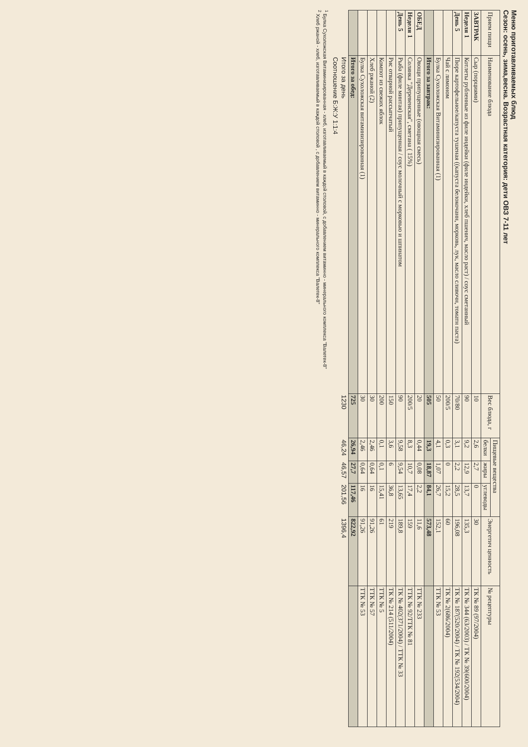Меню приготавливаемых блюд
Сезон: осень, зима,весна. Возрастная категория: дети ОВЗ 7-11 лет
| Прием пищи | Наименование блюда | Вес блюда, г | Пищевые вещества | | | Энергетич ценность | № рецептуры |
| --- | --- | --- | --- | --- | --- | --- | --- |
| | | | белки | жиры | углеводы | | |
| ЗАВТРАК | Сыр (порциями) | 10 | 2,6 | 2,7 | 0 | 30 | ТК № 89 (97/2004) |
| Неделя 1 | Котлеты рубленные из филе индейки (филе индейки, хлеб пшенич, масло раст) / соус сметанный | 90 | 9,2 | 12,9 | 13,7 | 135,3 | ТК № 344 (63/2003) / ТК № 39(600/2004) |
| День 5 | Пюре картофельное/капуста тушеная ((капуста белокочанн, морковь, лук, масло сливочн, томатн паста) | 70/80 | 3,1 | 2,2 | 28,5 | 196,08 | ТК № 187(520/2004) / ТК № 192(534/2004) |
| | Чай с лимоном | 200/5 | 0,3 | 0 | 15,2 | 60 | ТК № 2(686/2004) |
| | Булка Сухоложская Витаминизированная (1) | 50 | 4,1 | 1,07 | 26,7 | 152,1 | ТТК № 53 |
| | Итого за завтрак: | 505 | 19,3 | 18,87 | 84,1 | 573,48 | |
| ОБЕД | Овощи припущенные (овощная смесь) | 20 | 0,44 | 0,08 | 2,2 | 11,6 | ТТК № 233 |
| Неделя 1 | Солянка "Деревенская", сметана ( 15%) | 200/5 | 8,3 | 10,7 | 17,4 | 159 | ТТК № 92/ТТК № 81 |
| День 5 | Рыба (филе минтая) припущенная / соус молочный с морковью и шпинатом | 90 | 9,58 | 9,54 | 13,65 | 189,8 | ТК № 402(371/2004) / ТТК № 33 |
| | Рис отварной рассыпчатый | 150 | 3,6 | 6 | 36,8 | 219 | ТК № 214 (511/2004) |
| | Компот из свежих яблок | 200 | 0,1 | 0,1 | 15,41 | 61 | ТТК № 5 |
| | Хлеб ржаной (2) | 30 | 2,46 | 0,64 | 16 | 91,26 | ТТК № 57 |
| | Булка Сухоложская витаминизированная (1) | 30 | 2,46 | 0,64 | 16 | 91,26 | ТТК № 53 |
| | Итого за обед: | 725 | 26,94 | 27,7 | 117,46 | 822,92 | |
| | Итого за день | 1230 | 46,24 | 46,57 | 201,56 | 1396,4 | |
| | Соотношение Б:Ж:У 1:1:4 | | | | | | |
<sup>1</sup> Булка Сухоложская Витаминизированная - хлеб, изготавливаемый в каждой столовой, с добавлением витаминно - минерального комплекса "Валетек-8"
<sup>2</sup> Хлеб ржаной - хлеб, изготавливаемый в каждой столовой , с добавлением витаминно - минерального комплекса "Валетек-8"